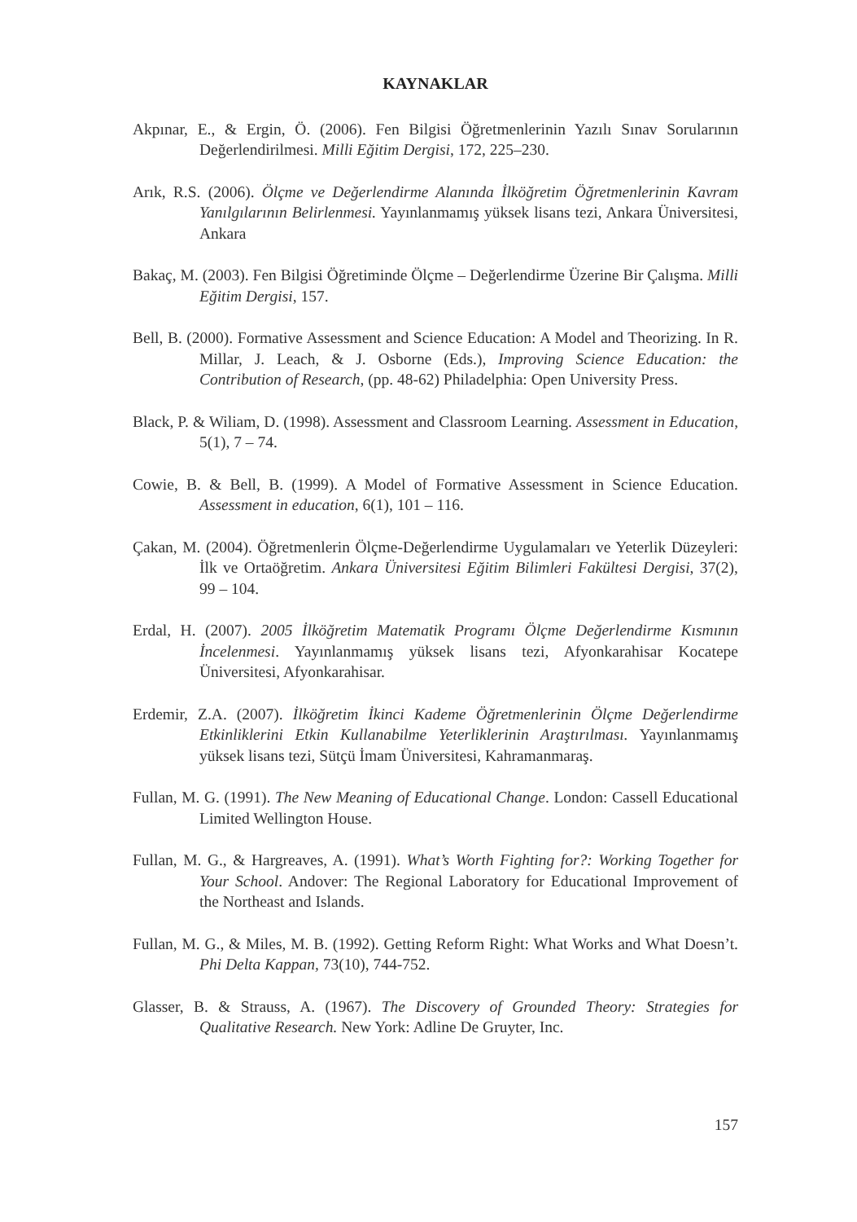KAYNAKLAR
Akpınar, E., & Ergin, Ö. (2006). Fen Bilgisi Öğretmenlerinin Yazılı Sınav Sorularının Değerlendirilmesi. Milli Eğitim Dergisi, 172, 225–230.
Arık, R.S. (2006). Ölçme ve Değerlendirme Alanında İlköğretim Öğretmenlerinin Kavram Yanılgılarının Belirlenmesi. Yayınlanmamış yüksek lisans tezi, Ankara Üniversitesi, Ankara
Bakaç, M. (2003). Fen Bilgisi Öğretiminde Ölçme – Değerlendirme Üzerine Bir Çalışma. Milli Eğitim Dergisi, 157.
Bell, B. (2000). Formative Assessment and Science Education: A Model and Theorizing. In R. Millar, J. Leach, & J. Osborne (Eds.), Improving Science Education: the Contribution of Research, (pp. 48-62) Philadelphia: Open University Press.
Black, P. & Wiliam, D. (1998). Assessment and Classroom Learning. Assessment in Education, 5(1), 7 – 74.
Cowie, B. & Bell, B. (1999). A Model of Formative Assessment in Science Education. Assessment in education, 6(1), 101 – 116.
Çakan, M. (2004). Öğretmenlerin Ölçme-Değerlendirme Uygulamaları ve Yeterlik Düzeyleri: İlk ve Ortaöğretim. Ankara Üniversitesi Eğitim Bilimleri Fakültesi Dergisi, 37(2), 99 – 104.
Erdal, H. (2007). 2005 İlköğretim Matematik Programı Ölçme Değerlendirme Kısmının İncelenmesi. Yayınlanmamış yüksek lisans tezi, Afyonkarahisar Kocatepe Üniversitesi, Afyonkarahisar.
Erdemir, Z.A. (2007). İlköğretim İkinci Kademe Öğretmenlerinin Ölçme Değerlendirme Etkinliklerini Etkin Kullanabilme Yeterliklerinin Araştırılması. Yayınlanmamış yüksek lisans tezi, Sütçü İmam Üniversitesi, Kahramanmaraş.
Fullan, M. G. (1991). The New Meaning of Educational Change. London: Cassell Educational Limited Wellington House.
Fullan, M. G., & Hargreaves, A. (1991). What’s Worth Fighting for?: Working Together for Your School. Andover: The Regional Laboratory for Educational Improvement of the Northeast and Islands.
Fullan, M. G., & Miles, M. B. (1992). Getting Reform Right: What Works and What Doesn’t. Phi Delta Kappan, 73(10), 744-752.
Glasser, B. & Strauss, A. (1967). The Discovery of Grounded Theory: Strategies for Qualitative Research. New York: Adline De Gruyter, Inc.
157